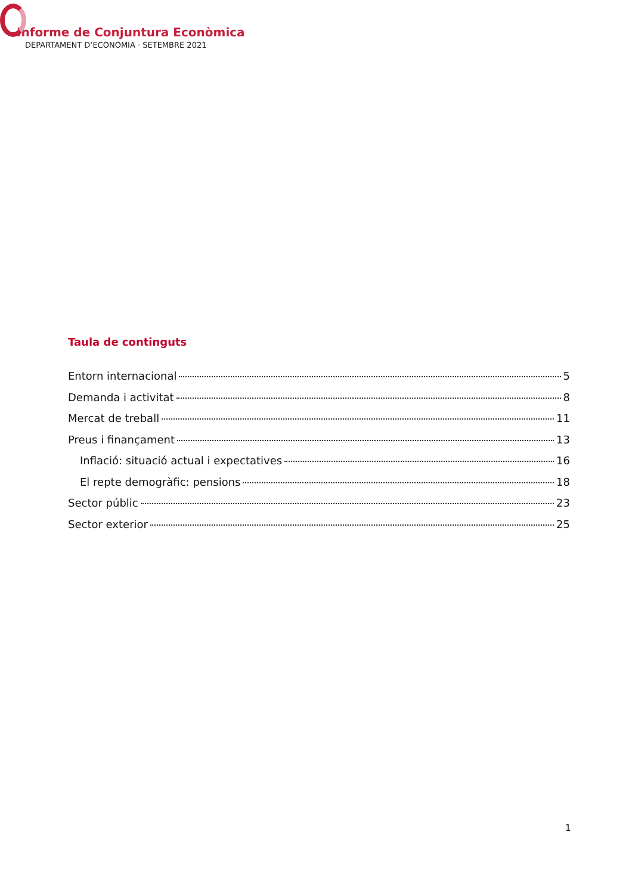Informe de Conjuntura Econòmica
DEPARTAMENT D’ECONOMIA · SETEMBRE 2021
Taula de continguts
Entorn internacional 5
Demanda i activitat 8
Mercat de treball 11
Preus i finançament 13
Inflació: situació actual i expectatives 16
El repte demogràfic: pensions 18
Sector públic 23
Sector exterior 25
1